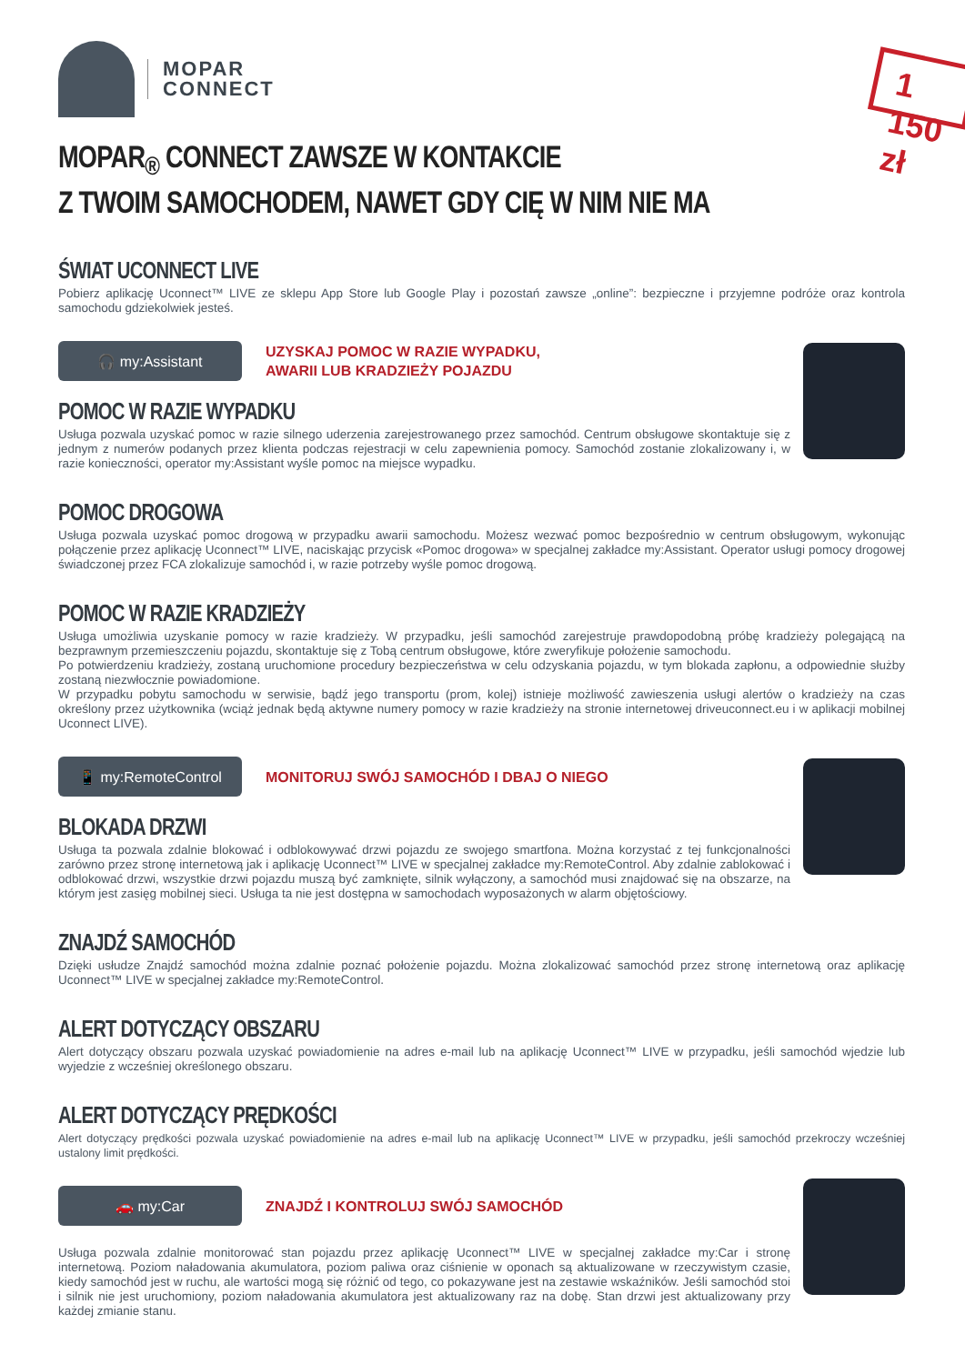MOPAR
CONNECT
MOPAR<sub>®</sub> CONNECT ZAWSZE W KONTAKCIE
Z TWOIM SAMOCHODEM, NAWET GDY CIĘ W NIM NIE MA
1 150 zł
ŚWIAT UCONNECT LIVE
Pobierz aplikację Uconnect™ LIVE ze sklepu App Store lub Google Play i pozostań zawsze „online”: bezpieczne i przyjemne podróże oraz kontrola samochodu gdziekolwiek jesteś.
🎧 my:Assistant
UZYSKAJ POMOC W RAZIE WYPADKU,
AWARII LUB KRADZIEŻY POJAZDU
POMOC W RAZIE WYPADKU
Usługa pozwala uzyskać pomoc w razie silnego uderzenia zarejestrowanego przez samochód. Centrum obsługowe skontaktuje się z jednym z numerów podanych przez klienta podczas rejestracji w celu zapewnienia pomocy. Samochód zostanie zlokalizowany i, w razie konieczności, operator my:Assistant wyśle pomoc na miejsce wypadku.
POMOC DROGOWA
Usługa pozwala uzyskać pomoc drogową w przypadku awarii samochodu. Możesz wezwać pomoc bezpośrednio w centrum obsługowym, wykonując połączenie przez aplikację Uconnect™ LIVE, naciskając przycisk «Pomoc drogowa» w specjalnej zakładce my:Assistant. Operator usługi pomocy drogowej świadczonej przez FCA zlokalizuje samochód i, w razie potrzeby wyśle pomoc drogową.
POMOC W RAZIE KRADZIEŻY
Usługa umożliwia uzyskanie pomocy w razie kradzieży. W przypadku, jeśli samochód zarejestruje prawdopodobną próbę kradzieży polegającą na bezprawnym przemieszczeniu pojazdu, skontaktuje się z Tobą centrum obsługowe, które zweryfikuje położenie samochodu.
Po potwierdzeniu kradzieży, zostaną uruchomione procedury bezpieczeństwa w celu odzyskania pojazdu, w tym blokada zapłonu, a odpowiednie służby zostaną niezwłocznie powiadomione.
W przypadku pobytu samochodu w serwisie, bądź jego transportu (prom, kolej) istnieje możliwość zawieszenia usługi alertów o kradzieży na czas określony przez użytkownika (wciąż jednak będą aktywne numery pomocy w razie kradzieży na stronie internetowej driveuconnect.eu i w aplikacji mobilnej Uconnect LIVE).
📱 my:RemoteControl
MONITORUJ SWÓJ SAMOCHÓD I DBAJ O NIEGO
BLOKADA DRZWI
Usługa ta pozwala zdalnie blokować i odblokowywać drzwi pojazdu ze swojego smartfona. Można korzystać z tej funkcjonalności zarówno przez stronę internetową jak i aplikację Uconnect™ LIVE w specjalnej zakładce my:RemoteControl. Aby zdalnie zablokować i odblokować drzwi, wszystkie drzwi pojazdu muszą być zamknięte, silnik wyłączony, a samochód musi znajdować się na obszarze, na którym jest zasięg mobilnej sieci. Usługa ta nie jest dostępna w samochodach wyposażonych w alarm objętościowy.
ZNAJDŹ SAMOCHÓD
Dzięki usłudze Znajdź samochód można zdalnie poznać położenie pojazdu. Można zlokalizować samochód przez stronę internetową oraz aplikację Uconnect™ LIVE w specjalnej zakładce my:RemoteControl.
ALERT DOTYCZĄCY OBSZARU
Alert dotyczący obszaru pozwala uzyskać powiadomienie na adres e-mail lub na aplikację Uconnect™ LIVE w przypadku, jeśli samochód wjedzie lub wyjedzie z wcześniej określonego obszaru.
ALERT DOTYCZĄCY PRĘDKOŚCI
Alert dotyczący prędkości pozwala uzyskać powiadomienie na adres e-mail lub na aplikację Uconnect™ LIVE w przypadku, jeśli samochód przekroczy wcześniej ustalony limit prędkości.
🚗 my:Car
ZNAJDŹ I KONTROLUJ SWÓJ SAMOCHÓD
Usługa pozwala zdalnie monitorować stan pojazdu przez aplikację Uconnect™ LIVE w specjalnej zakładce my:Car i stronę internetową. Poziom naładowania akumulatora, poziom paliwa oraz ciśnienie w oponach są aktualizowane w rzeczywistym czasie, kiedy samochód jest w ruchu, ale wartości mogą się różnić od tego, co pokazywane jest na zestawie wskaźników. Jeśli samochód stoi i silnik nie jest uruchomiony, poziom naładowania akumulatora jest aktualizowany raz na dobę. Stan drzwi jest aktualizowany przy każdej zmianie stanu.